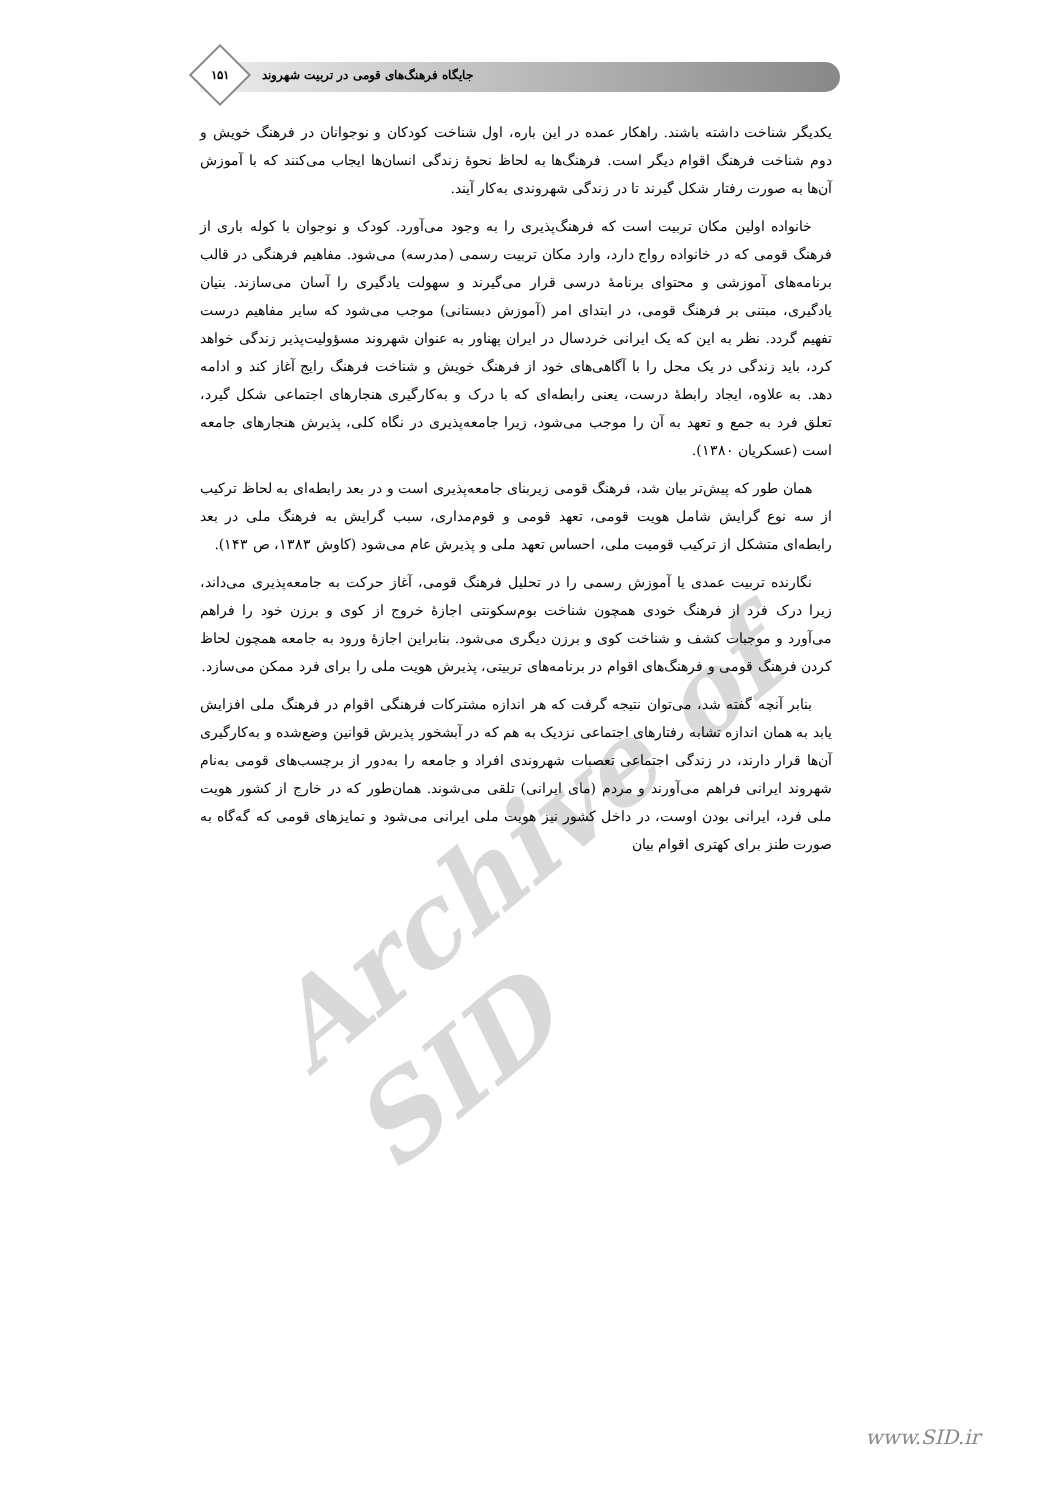جایگاه فرهنگ‌های قومی در تربیت شهروند
۱۵۱
یکدیگر شناخت داشته باشند. راهکار عمده در این باره، اول شناخت کودکان و نوجوانان در فرهنگ خویش و دوم شناخت فرهنگ اقوام دیگر است. فرهنگ‌ها به لحاظ نحوهٔ زندگی انسان‌ها ایجاب می‌کنند که با آموزش آن‌ها به صورت رفتار شکل گیرند تا در زندگی شهروندی به‌کار آیند.
خانواده اولین مکان تربیت است که فرهنگ‌پذیری را به وجود می‌آورد. کودک و نوجوان با کوله باری از فرهنگ قومی که در خانواده رواج دارد، وارد مکان تربیت رسمی (مدرسه) می‌شود. مفاهیم فرهنگی در قالب برنامه‌های آموزشی و محتوای برنامهٔ درسی قرار می‌گیرند و سهولت یادگیری را آسان می‌سازند. بنیان یادگیری، مبتنی بر فرهنگ قومی، در ابتدای امر (آموزش دبستانی) موجب می‌شود که سایر مفاهیم درست تفهیم گردد. نظر به این که یک ایرانی خردسال در ایران پهناور به عنوان شهروند مسؤولیت‌پذیر زندگی خواهد کرد، باید زندگی در یک محل را با آگاهی‌های خود از فرهنگ خویش و شناخت فرهنگ رایج آغاز کند و ادامه دهد. به علاوه، ایجاد رابطهٔ درست، یعنی رابطه‌ای که با درک و به‌کارگیری هنجارهای اجتماعی شکل گیرد، تعلق فرد به جمع و تعهد به آن را موجب می‌شود، زیرا جامعه‌پذیری در نگاه کلی، پذیرش هنجارهای جامعه است (عسکریان ۱۳۸۰).
همان طور که پیش‌تر بیان شد، فرهنگ قومی زیربنای جامعه‌پذیری است و در بعد رابطه‌ای به لحاظ ترکیب از سه نوع گرایش شامل هویت قومی، تعهد قومی و قوم‌مداری، سبب گرایش به فرهنگ ملی در بعد رابطه‌ای متشکل از ترکیب قومیت ملی، احساس تعهد ملی و پذیرش عام می‌شود (کاوش ۱۳۸۳، ص ۱۴۳).
نگارنده تربیت عمدی یا آموزش رسمی را در تحلیل فرهنگ قومی، آغاز حرکت به جامعه‌پذیری می‌داند، زیرا درک فرد از فرهنگ خودی همچون شناخت بوم‌سکونتی اجازهٔ خروج از کوی و برزن خود را فراهم می‌آورد و موجبات کشف و شناخت کوی و برزن دیگری می‌شود. بنابراین اجازهٔ ورود به جامعه همچون لحاظ کردن فرهنگ قومی و فرهنگ‌های اقوام در برنامه‌های تربیتی، پذیرش هویت ملی را برای فرد ممکن می‌سازد.
بنابر آنچه گفته شد، می‌توان نتیجه گرفت که هر اندازه مشترکات فرهنگی اقوام در فرهنگ ملی افزایش یابد به همان اندازه تشابه رفتارهای اجتماعی نزدیک به هم که در آبشخور پذیرش قوانین وضع‌شده و به‌کارگیری آن‌ها قرار دارند، در زندگی اجتماعی تعصبات شهروندی افراد و جامعه را به‌دور از برچسب‌های قومی به‌نام شهروند ایرانی فراهم می‌آورند و مردم (مای ایرانی) تلقی می‌شوند. همان‌طور که در خارج از کشور هویت ملی فرد، ایرانی بودن اوست، در داخل کشور نیز هویت ملی ایرانی می‌شود و تمایزهای قومی که گه‌گاه به صورت طنز برای کهتری اقوام بیان
Archive of SID
www.SID.ir